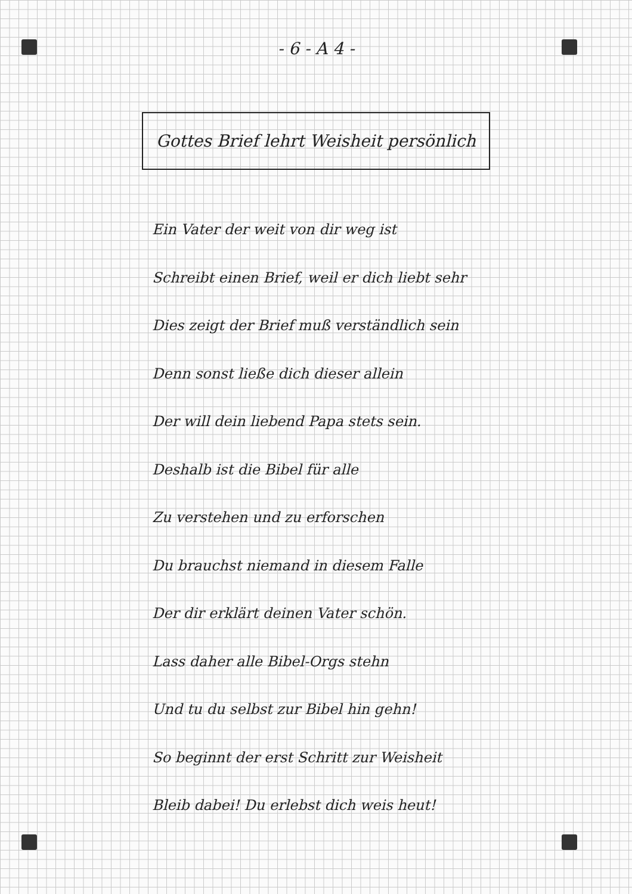- 6 - A 4 -
Gottes Brief lehrt Weisheit persönlich
Ein Vater der weit von dir weg ist
Schreibt einen Brief, weil er dich liebt sehr
Dies zeigt der Brief muß verständlich sein
Denn sonst ließe dich dieser allein
Der will dein liebend Papa stets sein.
Deshalb ist die Bibel für alle
Zu verstehen und zu erforschen
Du brauchst niemand in diesem Falle
Der dir erklärt deinen Vater schön.
Lass daher alle Bibel-Orgs stehn
Und tu du selbst zur Bibel hin gehn!
So beginnt der erst Schritt zur Weisheit
Bleib dabei! Du erlebst dich weis heut!